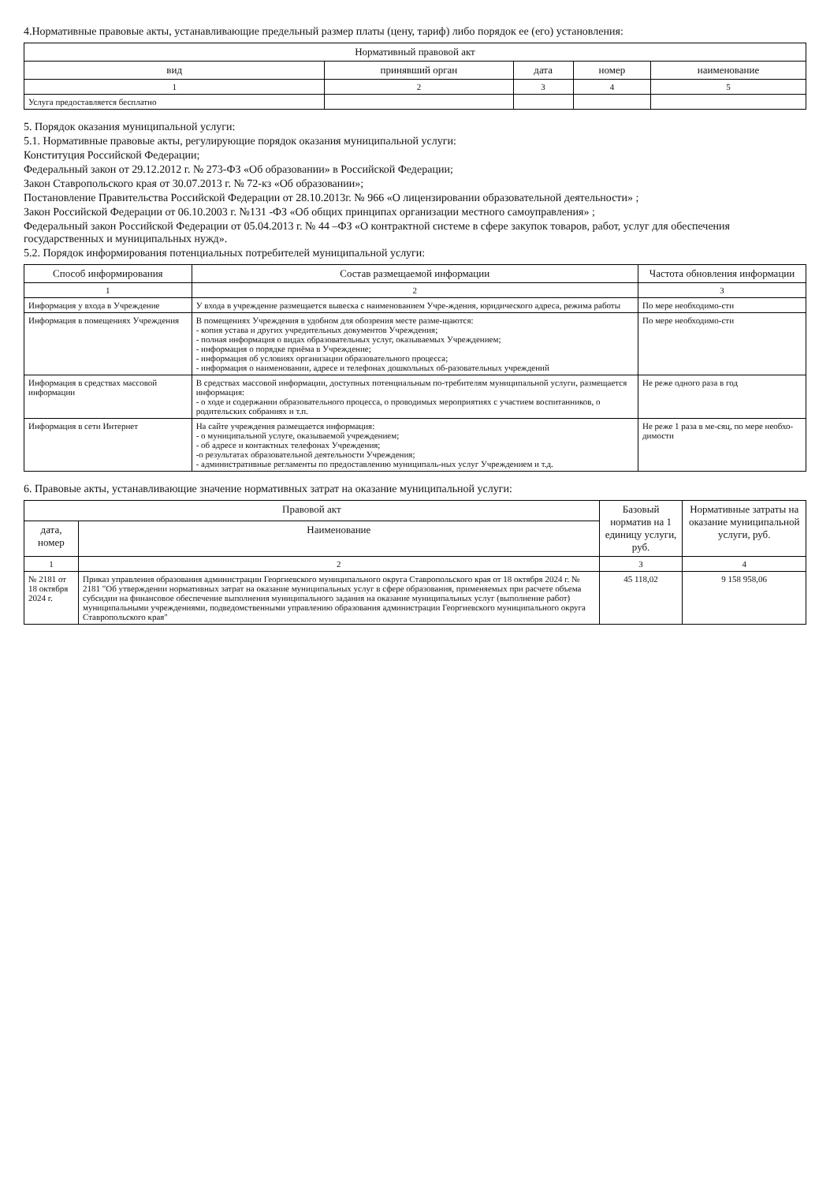4.Нормативные правовые акты, устанавливающие предельный размер платы (цену, тариф) либо порядок ее (его) установления:
| Нормативный правовой акт | | | | |
| --- | --- | --- | --- | --- |
| вид | принявший орган | дата | номер | наименование |
| 1 | 2 | 3 | 4 | 5 |
| Услуга предоставляется бесплатно | | | | |
5. Порядок оказания муниципальной услуги:
5.1. Нормативные правовые акты, регулирующие порядок оказания муниципальной услуги:
Конституция Российской Федерации;
Федеральный закон от 29.12.2012 г. № 273-ФЗ «Об образовании» в Российской Федерации;
Закон Ставропольского края от 30.07.2013 г. № 72-кз «Об образовании»;
Постановление Правительства Российской Федерации от 28.10.2013г. № 966 «О лицензировании образовательной деятельности» ;
Закон Российской Федерации от 06.10.2003 г. №131 -ФЗ «Об общих принципах организации местного самоуправления» ;
Федеральный закон Российской Федерации от 05.04.2013 г. № 44 –ФЗ «О контрактной системе в сфере закупок товаров, работ, услуг для обеспечения государственных и муниципальных нужд».
5.2. Порядок информирования потенциальных потребителей муниципальной услуги:
| Способ информирования | Состав размещаемой информации | Частота обновления информации |
| --- | --- | --- |
| 1 | 2 | 3 |
| Информация у входа в Учреждение | У входа в учреждение размещается вывеска с наименованием Учре-ждения, юридического адреса, режима работы | По мере необходимо-сти |
| Информация в помещениях Учреждения | В помещениях Учреждения в удобном для обозрения месте разме-щаются: - копия устава и других учредительных документов Учреждения; - полная информация о видах образовательных услуг, оказываемых Учреждением; - информация о порядке приёма в Учреждение; - информация об условиях организации образовательного процесса; - информация о наименовании, адресе и телефонах дошкольных об-разовательных учреждений | По мере необходимо-сти |
| Информация в средствах массовой информации | В средствах массовой информации, доступных потенциальным по-требителям муниципальной услуги, размещается информация: - о ходе и содержании образовательного процесса, о проводимых мероприятиях с участием воспитанников, о родительских собраниях и т.п. | Не реже одного раза в год |
| Информация в сети Интернет | На сайте учреждения размещается информация: - о муниципальной услуге, оказываемой учреждением; - об адресе и контактных телефонах Учреждения; -о результатах образовательной деятельности Учреждения; - административные регламенты по предоставлению муниципаль-ных услуг Учреждением и т.д. | Не реже 1 раза в ме-сяц, по мере необхо-димости |
6. Правовые акты, устанавливающие значение нормативных затрат на оказание муниципальной услуги:
| Правовой акт | | Базовый норматив на 1 единицу услуги, руб. | Нормативные затраты на оказание муниципальной услуги, руб. |
| --- | --- | --- | --- |
| дата, номер | Наименование | | |
| 1 | 2 | 3 | 4 |
| № 2181 от 18 октября 2024 г. | Приказ управления образования администрации Георгиевского муниципального округа Ставропольского края от 18 октября 2024 г. № 2181 "Об утверждении нормативных затрат на оказание муниципальных услуг в сфере образования, применяемых при расчете объема субсидии на финансовое обеспечение выполнения муниципального задания на оказание муниципальных услуг (выполнение работ) муниципальными учреждениями, подведомственными управлению образования администрации Георгиевского муниципального округа Ставропольского края" | 45 118,02 | 9 158 958,06 |